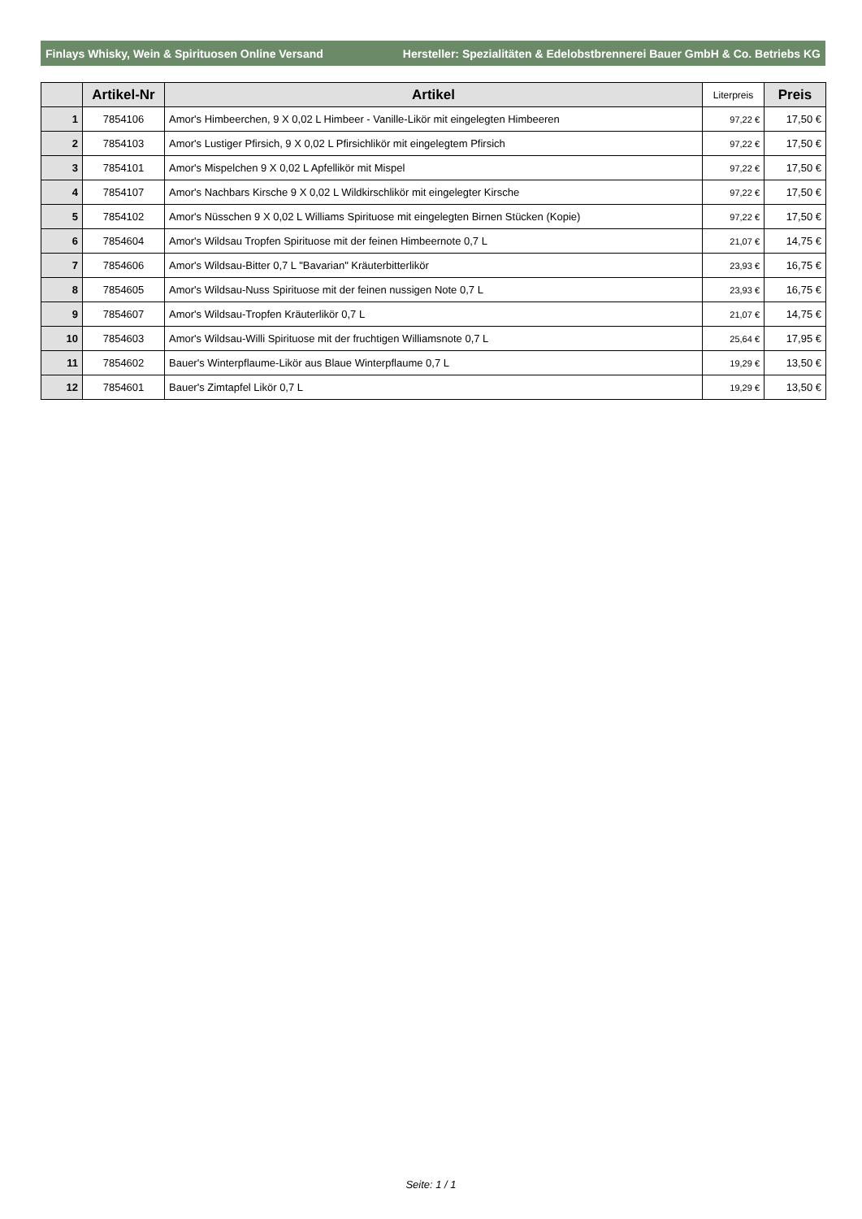Finlays Whisky, Wein & Spirituosen Online Versand Hersteller: Spezialitäten & Edelobstbrennerei Bauer GmbH & Co. Betriebs KG
| | Artikel-Nr | Artikel | Literpreis | Preis |
| --- | --- | --- | --- | --- |
| 1 | 7854106 | Amor's Himbeerchen, 9 X 0,02 L Himbeer - Vanille-Likör mit eingelegten Himbeeren | 97,22 € | 17,50 € |
| 2 | 7854103 | Amor's Lustiger Pfirsich, 9 X 0,02 L Pfirsichlikör mit eingelegtem Pfirsich | 97,22 € | 17,50 € |
| 3 | 7854101 | Amor's Mispelchen 9 X 0,02 L Apfellikör mit Mispel | 97,22 € | 17,50 € |
| 4 | 7854107 | Amor's Nachbars Kirsche 9 X 0,02 L Wildkirschlikör mit eingelegter Kirsche | 97,22 € | 17,50 € |
| 5 | 7854102 | Amor's Nüsschen 9 X 0,02 L Williams Spirituose mit eingelegten Birnen Stücken (Kopie) | 97,22 € | 17,50 € |
| 6 | 7854604 | Amor's Wildsau Tropfen Spirituose mit der feinen Himbeernote 0,7 L | 21,07 € | 14,75 € |
| 7 | 7854606 | Amor's Wildsau-Bitter 0,7 L "Bavarian" Kräuterbitterlikör | 23,93 € | 16,75 € |
| 8 | 7854605 | Amor's Wildsau-Nuss Spirituose mit der feinen nussigen Note 0,7 L | 23,93 € | 16,75 € |
| 9 | 7854607 | Amor's Wildsau-Tropfen Kräuterlikör 0,7 L | 21,07 € | 14,75 € |
| 10 | 7854603 | Amor's Wildsau-Willi Spirituose mit der fruchtigen Williamsnote 0,7 L | 25,64 € | 17,95 € |
| 11 | 7854602 | Bauer's Winterpflaume-Likör aus Blaue Winterpflaume 0,7 L | 19,29 € | 13,50 € |
| 12 | 7854601 | Bauer's Zimtapfel Likör 0,7 L | 19,29 € | 13,50 € |
Seite: 1 / 1